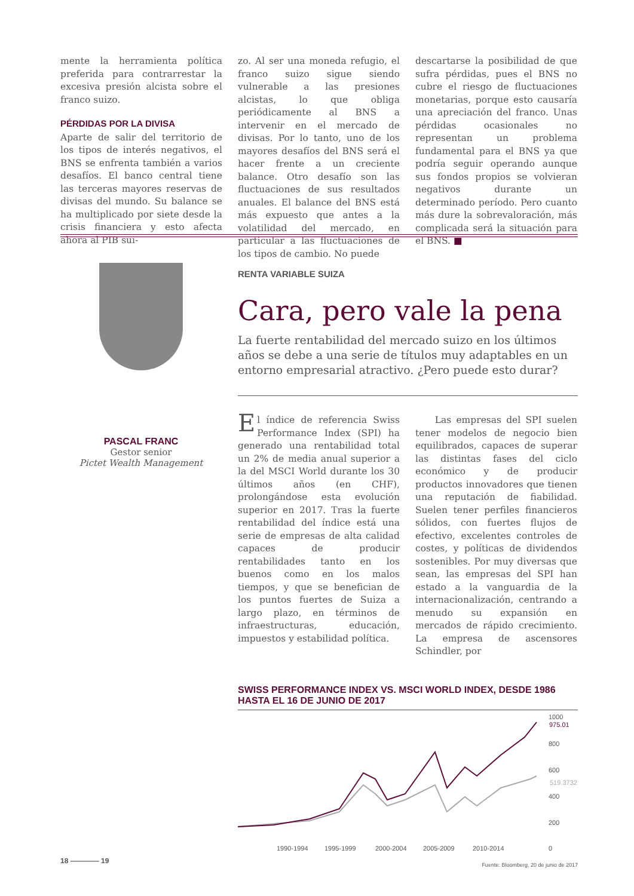mente la herramienta política preferida para contrarrestar la excesiva presión alcista sobre el franco suizo.
PÉRDIDAS POR LA DIVISA
Aparte de salir del territorio de los tipos de interés negativos, el BNS se enfrenta también a varios desafíos. El banco central tiene las terceras mayores reservas de divisas del mundo. Su balance se ha multiplicado por siete desde la crisis financiera y esto afecta ahora al PIB sui-
zo. Al ser una moneda refugio, el franco suizo sigue siendo vulnerable a las presiones alcistas, lo que obliga periódicamente al BNS a intervenir en el mercado de divisas. Por lo tanto, uno de los mayores desafíos del BNS será el hacer frente a un creciente balance. Otro desafío son las fluctuaciones de sus resultados anuales. El balance del BNS está más expuesto que antes a la volatilidad del mercado, en particular a las fluctuaciones de los tipos de cambio. No puede
descartarse la posibilidad de que sufra pérdidas, pues el BNS no cubre el riesgo de fluctuaciones monetarias, porque esto causaría una apreciación del franco. Unas pérdidas ocasionales no representan un problema fundamental para el BNS ya que podría seguir operando aunque sus fondos propios se volvieran negativos durante un determinado período. Pero cuanto más dure la sobrevaloración, más complicada será la situación para el BNS. ■
PASCAL FRANC
Gestor senior
Pictet Wealth Management
RENTA VARIABLE SUIZA
Cara, pero vale la pena
La fuerte rentabilidad del mercado suizo en los últimos años se debe a una serie de títulos muy adaptables en un entorno empresarial atractivo. ¿Pero puede esto durar?
El índice de referencia Swiss Performance Index (SPI) ha generado una rentabilidad total un 2% de media anual superior a la del MSCI World durante los 30 últimos años (en CHF), prolongándose esta evolución superior en 2017. Tras la fuerte rentabilidad del índice está una serie de empresas de alta calidad capaces de producir rentabilidades tanto en los buenos como en los malos tiempos, y que se benefician de los puntos fuertes de Suiza a largo plazo, en términos de infraestructuras, educación, impuestos y estabilidad política.
Las empresas del SPI suelen tener modelos de negocio bien equilibrados, capaces de superar las distintas fases del ciclo económico y de producir productos innovadores que tienen una reputación de fiabilidad. Suelen tener perfiles financieros sólidos, con fuertes flujos de efectivo, excelentes controles de costes, y políticas de dividendos sostenibles. Por muy diversas que sean, las empresas del SPI han estado a la vanguardia de la internacionalización, centrando a menudo su expansión en mercados de rápido crecimiento. La empresa de ascensores Schindler, por
SWISS PERFORMANCE INDEX VS. MSCI WORLD INDEX, DESDE 1986 HASTA EL 16 DE JUNIO DE 2017
1000
975.01
800
600
519.3732
400
200
0
1990-1994
1995-1999
2000-2004
2005-2009
2010-2014
Fuente: Bloomberg, 20 de junio de 2017
18 ———— 19